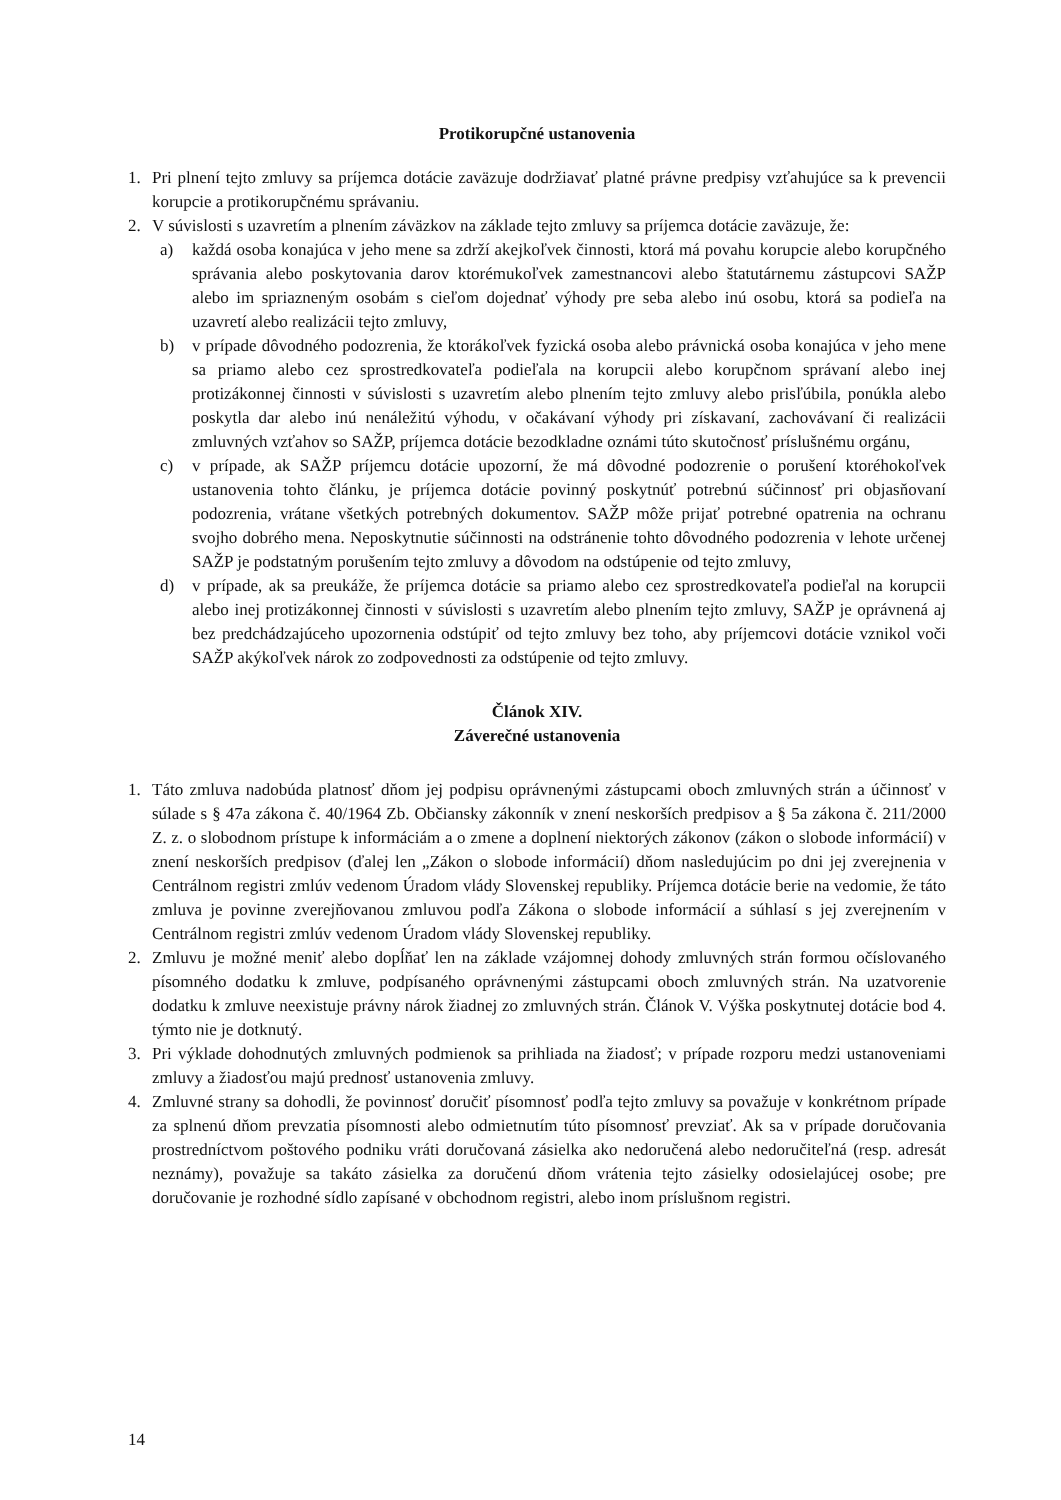Protikorupčné ustanovenia
1. Pri plnení tejto zmluvy sa príjemca dotácie zaväzuje dodržiavať platné právne predpisy vzťahujúce sa k prevencii korupcie a protikorupčnému správaniu.
2. V súvislosti s uzavretím a plnením záväzkov na základe tejto zmluvy sa príjemca dotácie zaväzuje, že:
a) každá osoba konajúca v jeho mene sa zdrží akejkoľvek činnosti, ktorá má povahu korupcie alebo korupčného správania alebo poskytovania darov ktorémukoľvek zamestnancovi alebo štatutárnemu zástupcovi SAŽP alebo im spriazneným osobám s cieľom dojednať výhody pre seba alebo inú osobu, ktorá sa podieľa na uzavretí alebo realizácii tejto zmluvy,
b) v prípade dôvodného podozrenia, že ktorákoľvek fyzická osoba alebo právnická osoba konajúca v jeho mene sa priamo alebo cez sprostredkovateľa podieľala na korupcii alebo korupčnom správaní alebo inej protizákonnej činnosti v súvislosti s uzavretím alebo plnením tejto zmluvy alebo prisľúbila, ponúkla alebo poskytla dar alebo inú nenáležitú výhodu, v očakávaní výhody pri získavaní, zachovávaní či realizácii zmluvných vzťahov so SAŽP, príjemca dotácie bezodkladne oznámi túto skutočnosť príslušnému orgánu,
c) v prípade, ak SAŽP príjemcu dotácie upozorní, že má dôvodné podozrenie o porušení ktoréhokoľvek ustanovenia tohto článku, je príjemca dotácie povinný poskytnúť potrebnú súčinnosť pri objasňovaní podozrenia, vrátane všetkých potrebných dokumentov. SAŽP môže prijať potrebné opatrenia na ochranu svojho dobrého mena. Neposkytnutie súčinnosti na odstránenie tohto dôvodného podozrenia v lehote určenej SAŽP je podstatným porušením tejto zmluvy a dôvodom na odstúpenie od tejto zmluvy,
d) v prípade, ak sa preukáže, že príjemca dotácie sa priamo alebo cez sprostredkovateľa podieľal na korupcii alebo inej protizákonnej činnosti v súvislosti s uzavretím alebo plnením tejto zmluvy, SAŽP je oprávnená aj bez predchádzajúceho upozornenia odstúpiť od tejto zmluvy bez toho, aby príjemcovi dotácie vznikol voči SAŽP akýkoľvek nárok zo zodpovednosti za odstúpenie od tejto zmluvy.
Článok XIV.
Záverečné ustanovenia
1. Táto zmluva nadobúda platnosť dňom jej podpisu oprávnenými zástupcami oboch zmluvných strán a účinnosť v súlade s § 47a zákona č. 40/1964 Zb. Občiansky zákonník v znení neskorších predpisov a § 5a zákona č. 211/2000 Z. z. o slobodnom prístupe k informáciám a o zmene a doplnení niektorých zákonov (zákon o slobode informácií) v znení neskorších predpisov (ďalej len „Zákon o slobode informácií) dňom nasledujúcim po dni jej zverejnenia v Centrálnom registri zmlúv vedenom Úradom vlády Slovenskej republiky. Príjemca dotácie berie na vedomie, že táto zmluva je povinne zverejňovanou zmluvou podľa Zákona o slobode informácií a súhlasí s jej zverejnením v Centrálnom registri zmlúv vedenom Úradom vlády Slovenskej republiky.
2. Zmluvu je možné meniť alebo dopĺňať len na základe vzájomnej dohody zmluvných strán formou očíslovaného písomného dodatku k zmluve, podpísaného oprávnenými zástupcami oboch zmluvných strán. Na uzatvorenie dodatku k zmluve neexistuje právny nárok žiadnej zo zmluvných strán. Článok V. Výška poskytnutej dotácie bod 4. týmto nie je dotknutý.
3. Pri výklade dohodnutých zmluvných podmienok sa prihliada na žiadosť; v prípade rozporu medzi ustanoveniami zmluvy a žiadosťou majú prednosť ustanovenia zmluvy.
4. Zmluvné strany sa dohodli, že povinnosť doručiť písomnosť podľa tejto zmluvy sa považuje v konkrétnom prípade za splnenú dňom prevzatia písomnosti alebo odmietnutím túto písomnosť prevziať. Ak sa v prípade doručovania prostredníctvom poštového podniku vráti doručovaná zásielka ako nedoručená alebo nedoručiteľná (resp. adresát neznámy), považuje sa takáto zásielka za doručenú dňom vrátenia tejto zásielky odosielajúcej osobe; pre doručovanie je rozhodné sídlo zapísané v obchodnom registri, alebo inom príslušnom registri.
14